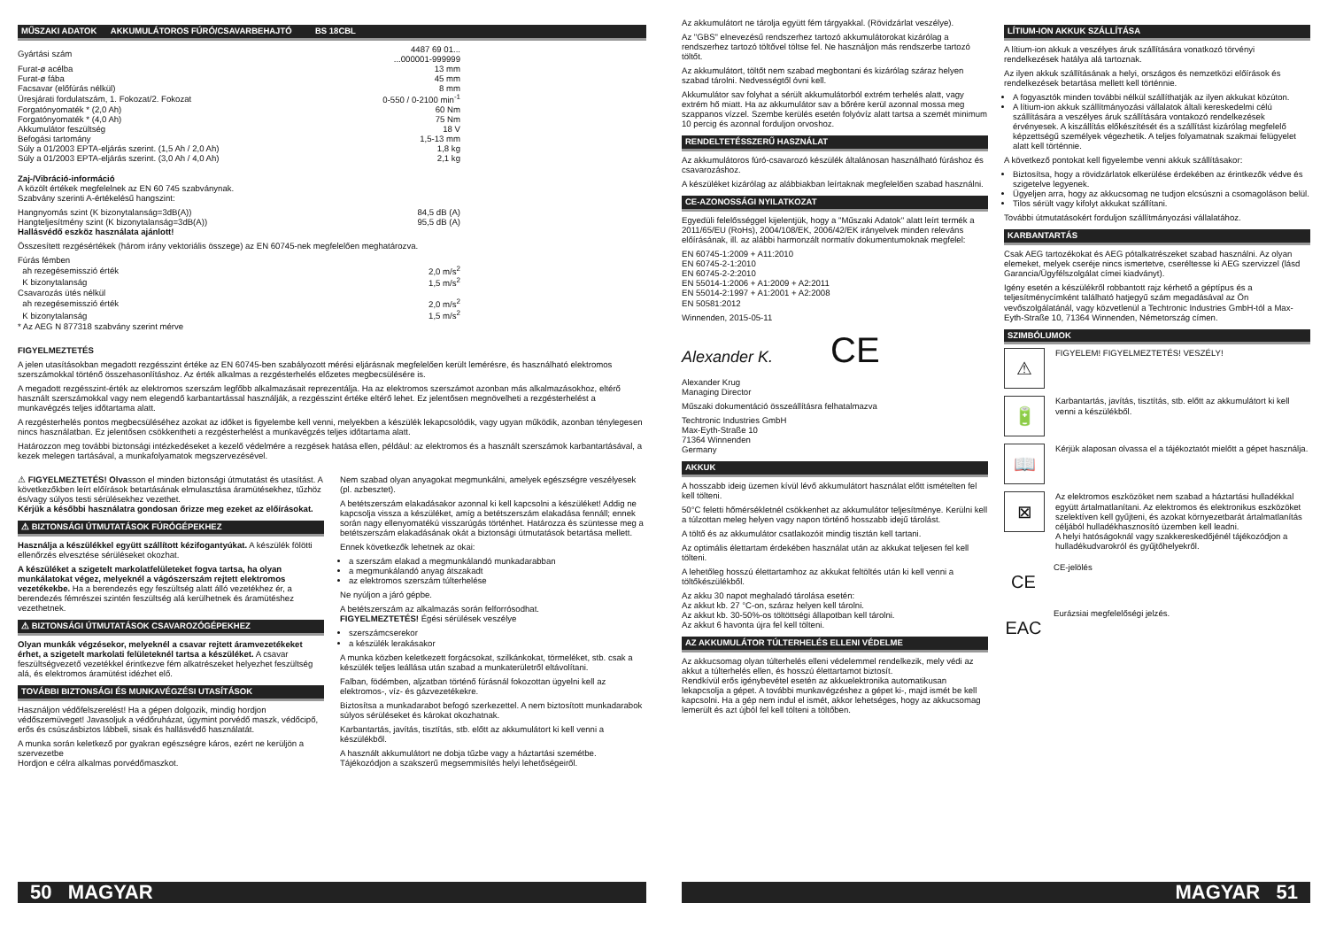MŰSZAKI ADATOK AKKUMULÁTOROS FÚRÓ/CSAVARBEHAJTÓ BS 18CBL
| Gyártási szám | 4487 69 01... ...000001-999999 |
| Furat-ø acélba | 13 mm |
| Furat-ø fába | 45 mm |
| Facsavar (előfúrás nélkül) | 8 mm |
| Üresjárati fordulatszám, 1. Fokozat/2. Fokozat | 0-550 / 0-2100 min<sup>-1</sup> |
| Forgatónyomaték * (2,0 Ah) | 60 Nm |
| Forgatónyomaték * (4,0 Ah) | 75 Nm |
| Akkumulátor feszültség | 18 V |
| Befogási tartomány | 1,5-13 mm |
| Súly a 01/2003 EPTA-eljárás szerint. (1,5 Ah / 2,0 Ah) | 1,8 kg |
| Súly a 01/2003 EPTA-eljárás szerint. (3,0 Ah / 4,0 Ah) | 2,1 kg |
Zaj-/Vibráció-információ
A közölt értékek megfelelnek az EN 60 745 szabványnak.
Szabvány szerinti A-értékelésű hangszint:
| Hangnyomás szint (K bizonytalanság=3dB(A)) | 84,5 dB (A) |
| Hangteljesítmény szint (K bizonytalanság=3dB(A)) | 95,5 dB (A) |
Hallásvédő eszköz használata ajánlott!
Összesített rezgésértékek (három irány vektoriális összege) az EN 60745-nek megfelelően meghatározva.
| Fúrás fémben | |
| ah rezegésemisszió érték | 2,0 m/s<sup>2</sup> |
| K bizonytalanság | 1,5 m/s<sup>2</sup> |
| Csavarozás ütés nélkül | |
| ah rezegésemisszió érték | 2,0 m/s<sup>2</sup> |
| K bizonytalanság | 1,5 m/s<sup>2</sup> |
* Az AEG N 877318 szabvány szerint mérve
FIGYELMEZTETÉS
A jelen utasításokban megadott rezgésszint értéke az EN 60745-ben szabályozott mérési eljárásnak megfelelően került lemérésre, és használható elektromos szerszámokkal történő összehasonlításhoz. Az érték alkalmas a rezgésterhelés előzetes megbecsülésére is.
A megadott rezgésszint-érték az elektromos szerszám legfőbb alkalmazásait reprezentálja. Ha az elektromos szerszámot azonban más alkalmazásokhoz, eltérő használt szerszámokkal vagy nem elegendő karbantartással használják, a rezgésszint értéke eltérő lehet. Ez jelentősen megnövelheti a rezgésterhelést a munkavégzés teljes időtartama alatt.
A rezgésterhelés pontos megbecsüléséhez azokat az időket is figyelembe kell venni, melyekben a készülék lekapcsolódik, vagy ugyan működik, azonban ténylegesen nincs használatban. Ez jelentősen csökkentheti a rezgésterhelést a munkavégzés teljes időtartama alatt.
Határozzon meg további biztonsági intézkedéseket a kezelő védelmére a rezgések hatása ellen, például: az elektromos és a használt szerszámok karbantartásával, a kezek melegen tartásával, a munkafolyamatok megszervezésével.
⚠ FIGYELMEZTETÉS! Olvasson el minden biztonsági útmutatást és utasítást. A következőkben leírt előírások betartásának elmulasztása áramütésekhez, tűzhöz és/vagy súlyos testi sérülésekhez vezethet.
Kérjük a későbbi használatra gondosan őrizze meg ezeket az előírásokat.
⚠ BIZTONSÁGI ÚTMUTATÁSOK FÚRÓGÉPEKHEZ
Használja a készülékkel együtt szállított kézifogantyúkat. A készülék fölötti ellenőrzés elvesztése sérüléseket okozhat.
A készüléket a szigetelt markolatfelületeket fogva tartsa, ha olyan munkálatokat végez, melyeknél a vágószerszám rejtett elektromos vezetékekbe. Ha a berendezés egy feszültség alatt álló vezetékhez ér, a berendezés fémrészei szintén feszültség alá kerülhetnek és áramütéshez vezethetnek.
⚠ BIZTONSÁGI ÚTMUTATÁSOK CSAVAROZÓGÉPEKHEZ
Olyan munkák végzésekor, melyeknél a csavar rejtett áramvezetékeket érhet, a szigetelt markolati felületeknél tartsa a készüléket. A csavar feszültségvezető vezetékkel érintkezve fém alkatrészeket helyezhet feszültség alá, és elektromos áramütést idézhet elő.
TOVÁBBI BIZTONSÁGI ÉS MUNKAVÉGZÉSI UTASÍTÁSOK
Használjon védőfelszerelést! Ha a gépen dolgozik, mindig hordjon védőszemüveget! Javasoljuk a védőruházat, úgymint porvédő maszk, védőcipő, erős és csúszásbiztos lábbeli, sisak és hallásvédő használatát.
A munka során keletkező por gyakran egészségre káros, ezért ne kerüljön a szervezetbe
Hordjon e célra alkalmas porvédőmaszkot.
Nem szabad olyan anyagokat megmunkálni, amelyek egészségre veszélyesek (pl. azbesztet).
A betétszerszám elakadásakor azonnal ki kell kapcsolni a készüléket! Addig ne kapcsolja vissza a készüléket, amíg a betétszerszám elakadása fennáll; ennek során nagy ellenyomatékú visszarúgás történhet. Határozza és szüntesse meg a betétszerszám elakadásának okát a biztonsági útmutatások betartása mellett.
Ennek következők lehetnek az okai:
a szerszám elakad a megmunkálandó munkadarabban
a megmunkálandó anyag átszakadt
az elektromos szerszám túlterhelése
Ne nyúljon a járó gépbe.
A betétszerszám az alkalmazás során felforrósodhat.
FIGYELMEZTETÉS! Égési sérülések veszélye
szerszámcserekor
a készülék lerakásakor
A munka közben keletkezett forgácsokat, szilkánkokat, törmeléket, stb. csak a készülék teljes leállása után szabad a munkaterületről eltávolítani.
Falban, födémben, aljzatban történő fúrásnál fokozottan ügyelni kell az elektromos-, víz- és gázvezetékekre.
Biztosítsa a munkadarabot befogó szerkezettel. A nem biztosított munkadarabok súlyos sérüléseket és károkat okozhatnak.
Karbantartás, javítás, tisztítás, stb. előtt az akkumulátort ki kell venni a készülékből.
A használt akkumulátort ne dobja tűzbe vagy a háztartási szemétbe. Tájékozódjon a szakszerű megsemmisítés helyi lehetőségeiről.
50 MAGYAR
Az akkumulátort ne tárolja együtt fém tárgyakkal. (Rövidzárlat veszélye).
Az "GBS" elnevezésű rendszerhez tartozó akkumulátorokat kizárólag a rendszerhez tartozó töltővel töltse fel. Ne használjon más rendszerbe tartozó töltőt.
Az akkumulátort, töltőt nem szabad megbontani és kizárólag száraz helyen szabad tárolni. Nedvességtől óvni kell.
Akkumulátor sav folyhat a sérült akkumulátorból extrém terhelés alatt, vagy extrém hő miatt. Ha az akkumulátor sav a bőrére kerül azonnal mossa meg szappanos vízzel. Szembe kerülés esetén folyóvíz alatt tartsa a szemét minimum 10 percig és azonnal forduljon orvoshoz.
RENDELTETÉSSZERŰ HASZNÁLAT
Az akkumulátoros fúró-csavarozó készülék általánosan használható fúráshoz és csavarozáshoz.
A készüléket kizárólag az alábbiakban leírtaknak megfelelően szabad használni.
CE-AZONOSSÁGI NYILATKOZAT
Egyedüli felelősséggel kijelentjük, hogy a "Műszaki Adatok" alatt leírt termék a 2011/65/EU (RoHs), 2004/108/EK, 2006/42/EK irányelvek minden releváns előírásának, ill. az alábbi harmonzált normatív dokumentumoknak megfelel:
EN 60745-1:2009 + A11:2010
EN 60745-2-1:2010
EN 60745-2-2:2010
EN 55014-1:2006 + A1:2009 + A2:2011
EN 55014-2:1997 + A1:2001 + A2:2008
EN 50581:2012
Winnenden, 2015-05-11
Alexander K. CE
Alexander Krug
Managing Director
Műszaki dokumentáció összeállításra felhatalmazva
Techtronic Industries GmbH
Max-Eyth-Straße 10
71364 Winnenden
Germany
AKKUK
A hosszabb ideig üzemen kívül lévő akkumulátort használat előtt ismételten fel kell tölteni.
50°C feletti hőmérsékletnél csökkenhet az akkumulátor teljesítménye. Kerülni kell a túlzottan meleg helyen vagy napon történő hosszabb idejű tárolást.
A töltő és az akkumulátor csatlakozóit mindig tisztán kell tartani.
Az optimális élettartam érdekében használat után az akkukat teljesen fel kell tölteni.
A lehetőleg hosszú élettartamhoz az akkukat feltöltés után ki kell venni a töltőkészülékből.
Az akku 30 napot meghaladó tárolása esetén:
Az akkut kb. 27 °C-on, száraz helyen kell tárolni.
Az akkut kb. 30-50%-os töltöttségi állapotban kell tárolni.
Az akkut 6 havonta újra fel kell tölteni.
AZ AKKUMULÁTOR TÚLTERHELÉS ELLENI VÉDELME
Az akkucsomag olyan túlterhelés elleni védelemmel rendelkezik, mely védi az akkut a túlterhelés ellen, és hosszú élettartamot biztosít.
Rendkívül erős igénybevétel esetén az akkuelektronika automatikusan lekapcsolja a gépet. A további munkavégzéshez a gépet ki-, majd ismét be kell kapcsolni. Ha a gép nem indul el ismét, akkor lehetséges, hogy az akkucsomag lemerült és azt újból fel kell tölteni a töltőben.
LÍTIUM-ION AKKUK SZÁLLÍTÁSA
A lítium-ion akkuk a veszélyes áruk szállítására vonatkozó törvényi rendelkezések hatálya alá tartoznak.
Az ilyen akkuk szállításának a helyi, országos és nemzetközi előírások és rendelkezések betartása mellett kell történnie.
A fogyasztók minden további nélkül szállíthatják az ilyen akkukat közúton.
A lítium-ion akkuk szállítmányozási vállalatok általi kereskedelmi célú szállítására a veszélyes áruk szállítására vontakozó rendelkezések érvényesek. A kiszállítás előkészítését és a szállítást kizárólag megfelelő képzettségű személyek végezhetik. A teljes folyamatnak szakmai felügyelet alatt kell történnie.
A következő pontokat kell figyelembe venni akkuk szállításakor:
Biztosítsa, hogy a rövidzárlatok elkerülése érdekében az érintkezők védve és szigetelve legyenek.
Ügyeljen arra, hogy az akkucsomag ne tudjon elcsúszni a csomagoláson belül.
Tilos sérült vagy kifolyt akkukat szállítani.
További útmutatásokért forduljon szállítmányozási vállalatához.
KARBANTARTÁS
Csak AEG tartozékokat és AEG pótalkatrészeket szabad használni. Az olyan elemeket, melyek cseréje nincs ismertetve, cseréltesse ki AEG szervizzel (lásd Garancia/Ügyfélszolgálat címei kiadványt).
Igény esetén a készülékről robbantott rajz kérhető a géptípus és a teljesítménycímként található hatjegyű szám megadásával az Ön vevőszolgálatánál, vagy közvetlenül a Techtronic Industries GmbH-tól a Max-Eyth-Straße 10, 71364 Winnenden, Németország címen.
SZIMBÓLUMOK
⚠
FIGYELEM! FIGYELMEZTETÉS! VESZÉLY!
🔋
Karbantartás, javítás, tisztítás, stb. előtt az akkumulátort ki kell venni a készülékből.
📖
Kérjük alaposan olvassa el a tájékoztatót mielőtt a gépet használja.
⊠
Az elektromos eszközöket nem szabad a háztartási hulladékkal együtt ártalmatlanítani. Az elektromos és elektronikus eszközöket szelektíven kell gyűjteni, és azokat környezetbarát ártalmatlanítás céljából hulladékhasznosító üzemben kell leadni.
A helyi hatóságoknál vagy szakkereskedőjénél tájékozódjon a hulladékudvarokról és gyűjtőhelyekről.
CE
CE-jelölés
EAC
Eurázsiai megfelelőségi jelzés.
MAGYAR 51